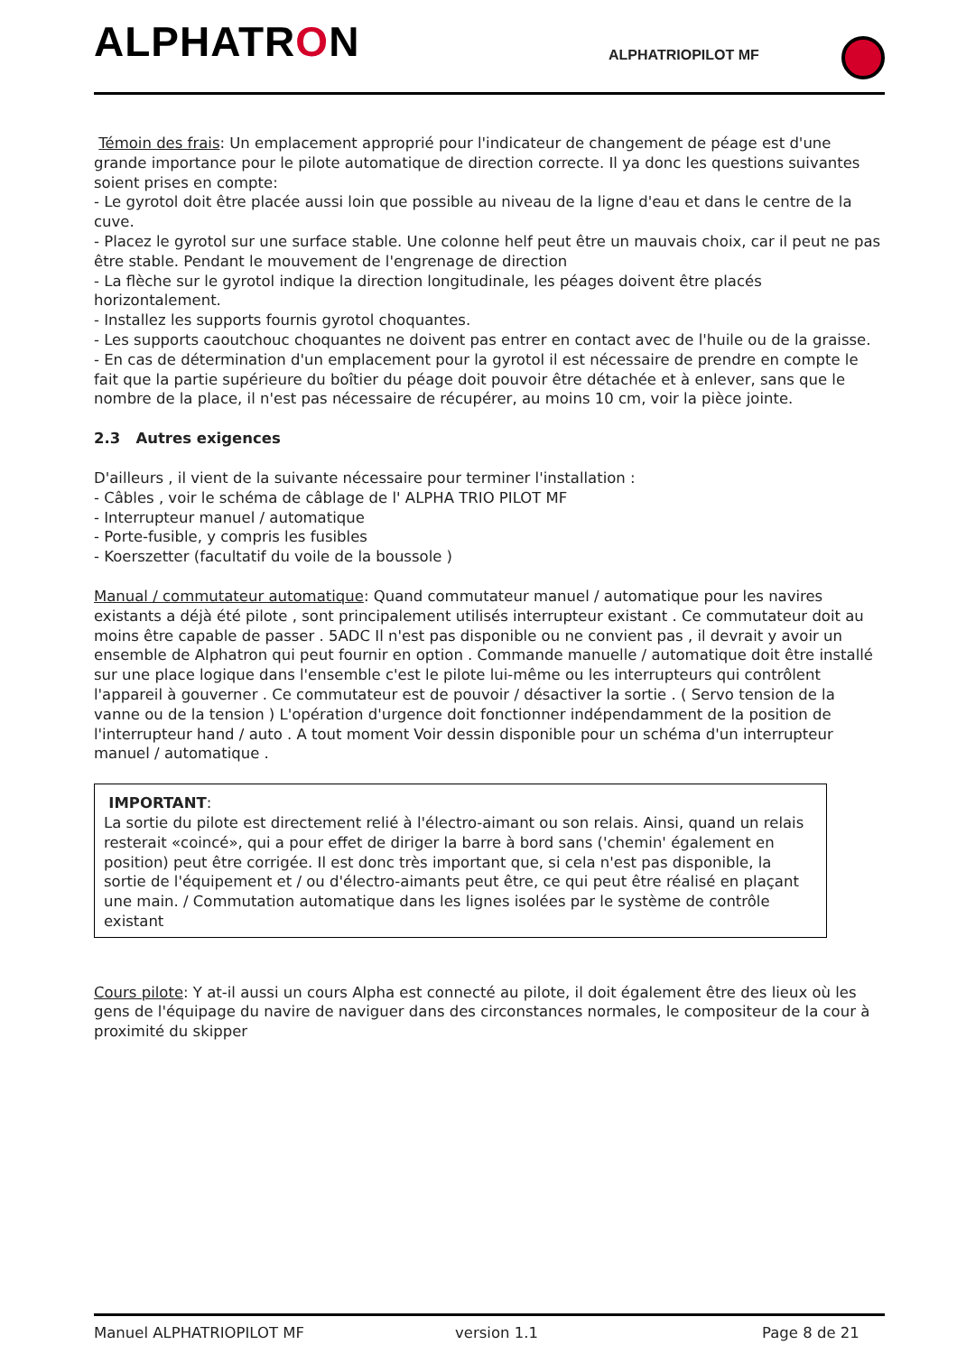ALPHATRON ALPHATRIOPILOT MF
Témoin des frais: Un emplacement approprié pour l'indicateur de changement de péage est d'une grande importance pour le pilote automatique de direction correcte. Il ya donc les questions suivantes soient prises en compte:
- Le gyrotol doit être placée aussi loin que possible au niveau de la ligne d'eau et dans le centre de la cuve.
- Placez le gyrotol sur une surface stable. Une colonne helf peut être un mauvais choix, car il peut ne pas être stable. Pendant le mouvement de l'engrenage de direction
- La flèche sur le gyrotol indique la direction longitudinale, les péages doivent être placés horizontalement.
- Installez les supports fournis gyrotol choquantes.
- Les supports caoutchouc choquantes ne doivent pas entrer en contact avec de l'huile ou de la graisse.
- En cas de détermination d'un emplacement pour la gyrotol il est nécessaire de prendre en compte le fait que la partie supérieure du boîtier du péage doit pouvoir être détachée et à enlever, sans que le nombre de la place, il n'est pas nécessaire de récupérer, au moins 10 cm, voir la pièce jointe.
2.3 Autres exigences
D'ailleurs , il vient de la suivante nécessaire pour terminer l'installation :
- Câbles , voir le schéma de câblage de l' ALPHA TRIO PILOT MF
- Interrupteur manuel / automatique
- Porte-fusible, y compris les fusibles
- Koerszetter (facultatif du voile de la boussole )
Manual / commutateur automatique: Quand commutateur manuel / automatique pour les navires existants a déjà été pilote , sont principalement utilisés interrupteur existant . Ce commutateur doit au moins être capable de passer . 5ADC Il n'est pas disponible ou ne convient pas , il devrait y avoir un ensemble de Alphatron qui peut fournir en option . Commande manuelle / automatique doit être installé sur une place logique dans l'ensemble c'est le pilote lui-même ou les interrupteurs qui contrôlent l'appareil à gouverner . Ce commutateur est de pouvoir / désactiver la sortie . ( Servo tension de la vanne ou de la tension ) L'opération d'urgence doit fonctionner indépendamment de la position de l'interrupteur hand / auto . A tout moment Voir dessin disponible pour un schéma d'un interrupteur manuel / automatique .
IMPORTANT:
La sortie du pilote est directement relié à l'électro-aimant ou son relais. Ainsi, quand un relais resterait «coincé», qui a pour effet de diriger la barre à bord sans ('chemin' également en position) peut être corrigée. Il est donc très important que, si cela n'est pas disponible, la sortie de l'équipement et / ou d'électro-aimants peut être, ce qui peut être réalisé en plaçant une main. / Commutation automatique dans les lignes isolées par le système de contrôle existant
Cours pilote: Y at-il aussi un cours Alpha est connecté au pilote, il doit également être des lieux où les gens de l'équipage du navire de naviguer dans des circonstances normales, le compositeur de la cour à proximité du skipper
Manuel ALPHATRIOPILOT MF version 1.1 Page 8 de 21